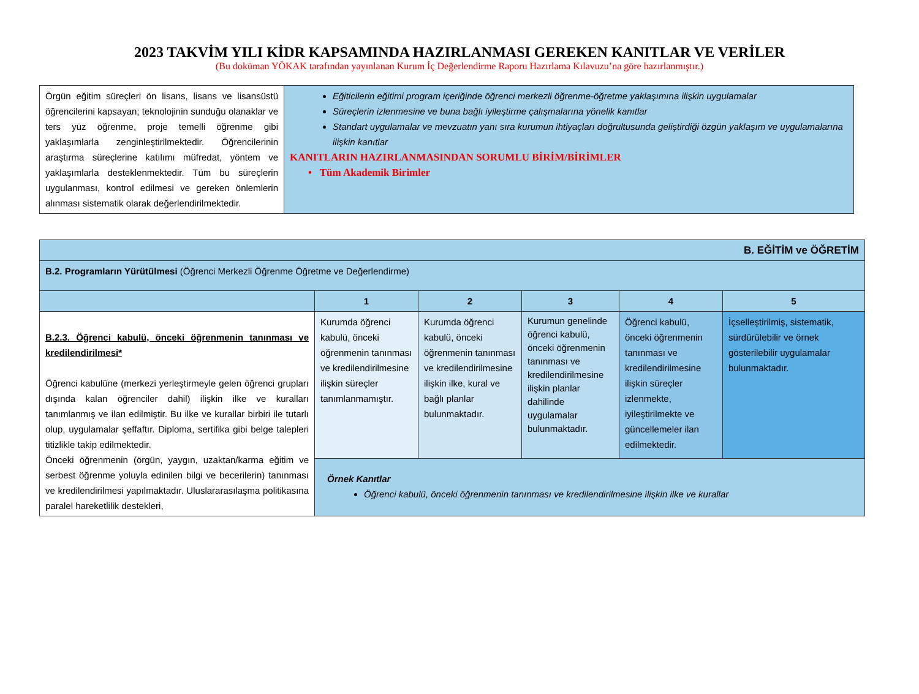2023 TAKVİM YILI KİDR KAPSAMINDA HAZIRLANMASI GEREKEN KANITLAR VE VERİLER
(Bu doküman YÖKAK tarafından yayınlanan Kurum İç Değerlendirme Raporu Hazırlama Kılavuzu’na göre hazırlanmıştır.)
| Örgün eğitim süreçleri ön lisans, lisans ve lisansüstü öğrencilerini kapsayan; teknolojinin sunduğu olanaklar ve ters yüz öğrenme, proje temelli öğrenme gibi yaklaşımlarla zenginleştirilmektedir. Öğrencilerinin araştırma süreçlerine katılımı müfredat, yöntem ve yaklaşımlarla desteklenmektedir. Tüm bu süreçlerin uygulanması, kontrol edilmesi ve gereken önlemlerin alınması sistematik olarak değerlendirilmektedir. | Eğiticilerin eğitimi program içeriğinde öğrenci merkezli öğrenme-öğretme yaklaşımına ilişkin uygulamalar Süreçlerin izlenmesine ve buna bağlı iyileştirme çalışmalarına yönelik kanıtlar Standart uygulamalar ve mevzuatın yanı sıra kurumun ihtiyaçları doğrultusunda geliştirdiği özgün yaklaşım ve uygulamalarına ilişkin kanıtlar KANITLARIN HAZIRLANMASINDAN SORUMLU BİRİM/BİRİMLER • Tüm Akademik Birimler |
| B. EĞİTİM ve ÖĞRETİM | | | | | |
| B.2. Programların Yürütülmesi (Öğrenci Merkezli Öğrenme Öğretme ve Değerlendirme) | | | | | |
| | 1 | 2 | 3 | 4 | 5 |
| B.2.3. Öğrenci kabulü, önceki öğrenmenin tanınması ve kredilendirilmesi* Öğrenci kabulüne (merkezi yerleştirmeyle gelen öğrenci grupları dışında kalan öğrenciler dahil) ilişkin ilke ve kuralları tanımlanmış ve ilan edilmiştir. Bu ilke ve kurallar birbiri ile tutarlı olup, uygulamalar şeffaftır. Diploma, sertifika gibi belge talepleri titizlikle takip edilmektedir. Önceki öğrenmenin (örgün, yaygın, uzaktan/karma eğitim ve serbest öğrenme yoluyla edinilen bilgi ve becerilerin) tanınması ve kredilendirilmesi yapılmaktadır. Uluslararasılaşma politikasına paralel hareketlilik destekleri, | Kurumda öğrenci kabulü, önceki öğrenmenin tanınması ve kredilendirilmesine ilişkin süreçler tanımlanmamıştır. | Kurumda öğrenci kabulü, önceki öğrenmenin tanınması ve kredilendirilmesine ilişkin ilke, kural ve bağlı planlar bulunmaktadır. | Kurumun genelinde öğrenci kabulü, önceki öğrenmenin tanınması ve kredilendirilmesine ilişkin planlar dahilinde uygulamalar bulunmaktadır. | Öğrenci kabulü, önceki öğrenmenin tanınması ve kredilendirilmesine ilişkin süreçler izlenmekte, iyileştirilmekte ve güncellemeler ilan edilmektedir. | İçselleştirilmiş, sistematik, sürdürülebilir ve örnek gösterilebilir uygulamalar bulunmaktadır. |
| | Örnek Kanıtlar Öğrenci kabulü, önceki öğrenmenin tanınması ve kredilendirilmesine ilişkin ilke ve kurallar | | | | |